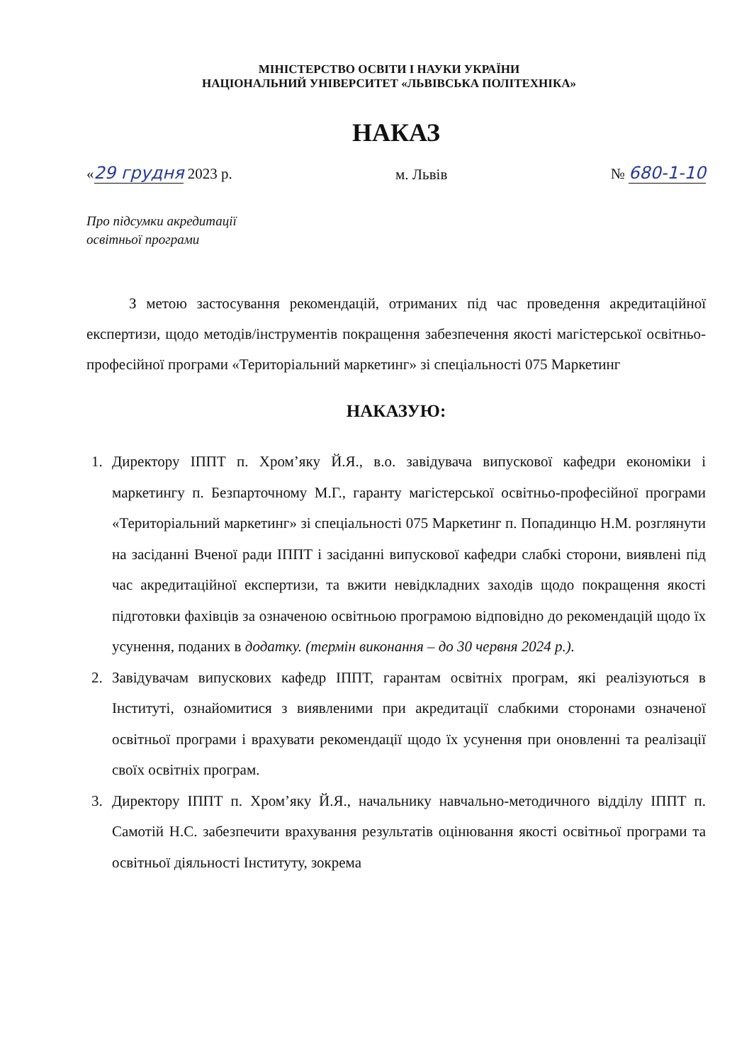МІНІСТЕРСТВО ОСВІТИ І НАУКИ УКРАЇНИ
НАЦІОНАЛЬНИЙ УНІВЕРСИТЕТ «ЛЬВІВСЬКА ПОЛІТЕХНІКА»
НАКАЗ
«29 грудня 2023 р. м. Львів № 680-1-10
Про підсумки акредитації
освітньої програми
З метою застосування рекомендацій, отриманих під час проведення акредитаційної експертизи, щодо методів/інструментів покращення забезпечення якості магістерської освітньо-професійної програми «Територіальний маркетинг» зі спеціальності 075 Маркетинг
НАКАЗУЮ:
1. Директору ІППТ п. Хром’яку Й.Я., в.о. завідувача випускової кафедри економіки і маркетингу п. Безпарточному М.Г., гаранту магістерської освітньо-професійної програми «Територіальний маркетинг» зі спеціальності 075 Маркетинг п. Попадинцю Н.М. розглянути на засіданні Вченої ради ІППТ і засіданні випускової кафедри слабкі сторони, виявлені під час акредитаційної експертизи, та вжити невідкладних заходів щодо покращення якості підготовки фахівців за означеною освітньою програмою відповідно до рекомендацій щодо їх усунення, поданих в додатку. (термін виконання – до 30 червня 2024 р.).
2. Завідувачам випускових кафедр ІППТ, гарантам освітніх програм, які реалізуються в Інституті, ознайомитися з виявленими при акредитації слабкими сторонами означеної освітньої програми і врахувати рекомендації щодо їх усунення при оновленні та реалізації своїх освітніх програм.
3. Директору ІППТ п. Хром’яку Й.Я., начальнику навчально-методичного відділу ІППТ п. Самотій Н.С. забезпечити врахування результатів оцінювання якості освітньої програми та освітньої діяльності Інституту, зокрема